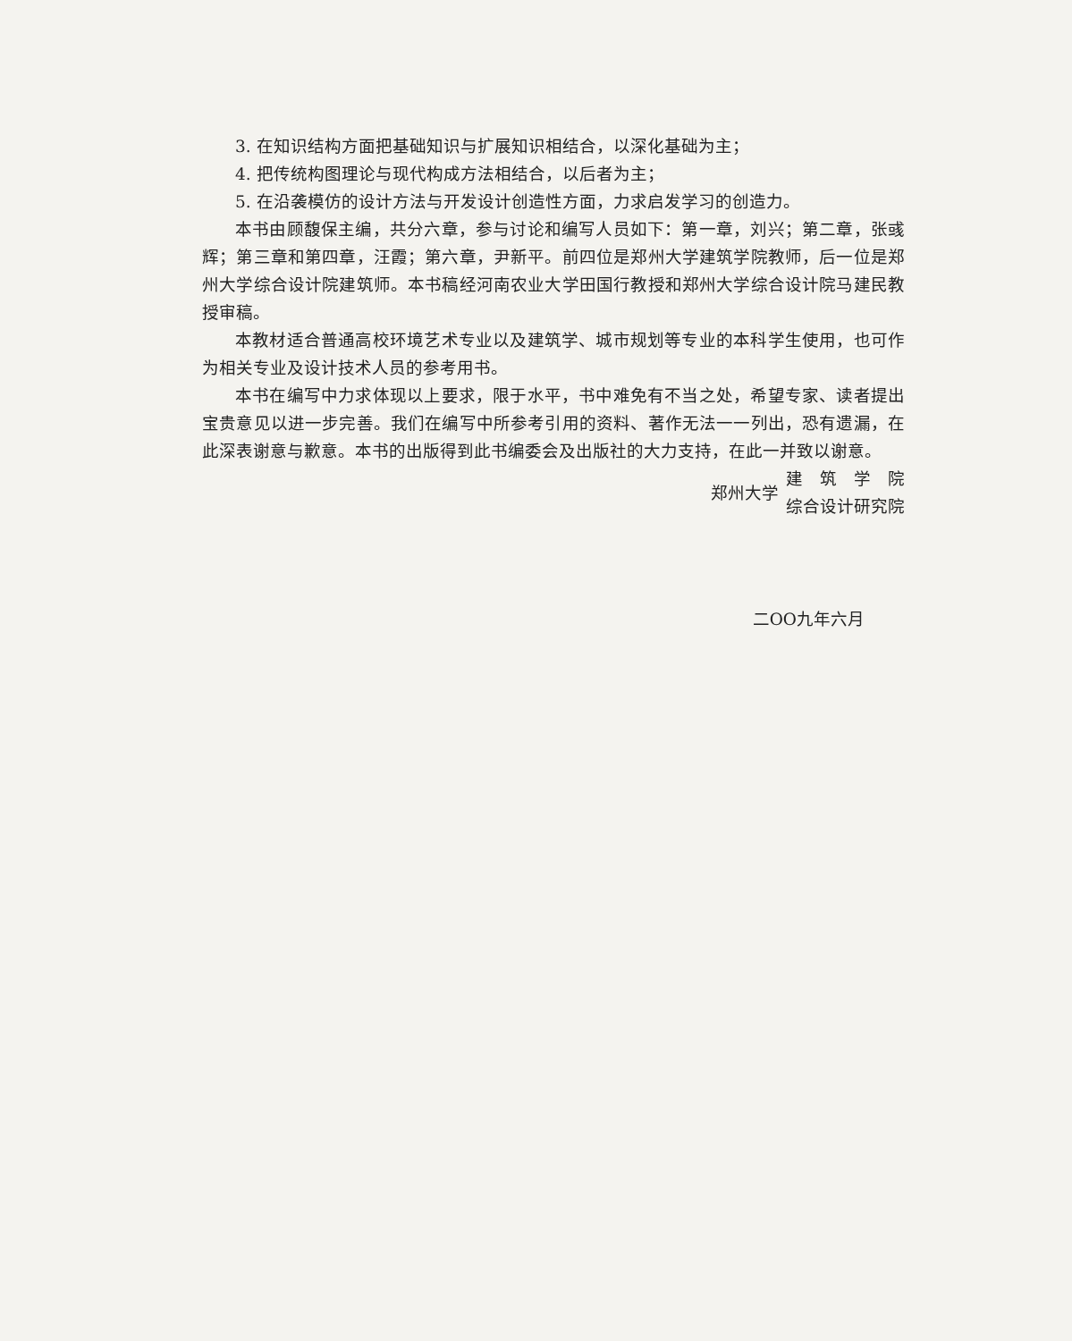3. 在知识结构方面把基础知识与扩展知识相结合，以深化基础为主；
4. 把传统构图理论与现代构成方法相结合，以后者为主；
5. 在沿袭模仿的设计方法与开发设计创造性方面，力求启发学习的创造力。
本书由顾馥保主编，共分六章，参与讨论和编写人员如下：第一章，刘兴；第二章，张彧辉；第三章和第四章，汪霞；第六章，尹新平。前四位是郑州大学建筑学院教师，后一位是郑州大学综合设计院建筑师。本书稿经河南农业大学田国行教授和郑州大学综合设计院马建民教授审稿。
本教材适合普通高校环境艺术专业以及建筑学、城市规划等专业的本科学生使用，也可作为相关专业及设计技术人员的参考用书。
本书在编写中力求体现以上要求，限于水平，书中难免有不当之处，希望专家、读者提出宝贵意见以进一步完善。我们在编写中所参考引用的资料、著作无法一一列出，恐有遗漏，在此深表谢意与歉意。本书的出版得到此书编委会及出版社的大力支持，在此一并致以谢意。
郑州大学
建　筑　学　院
综合设计研究院
二OO九年六月